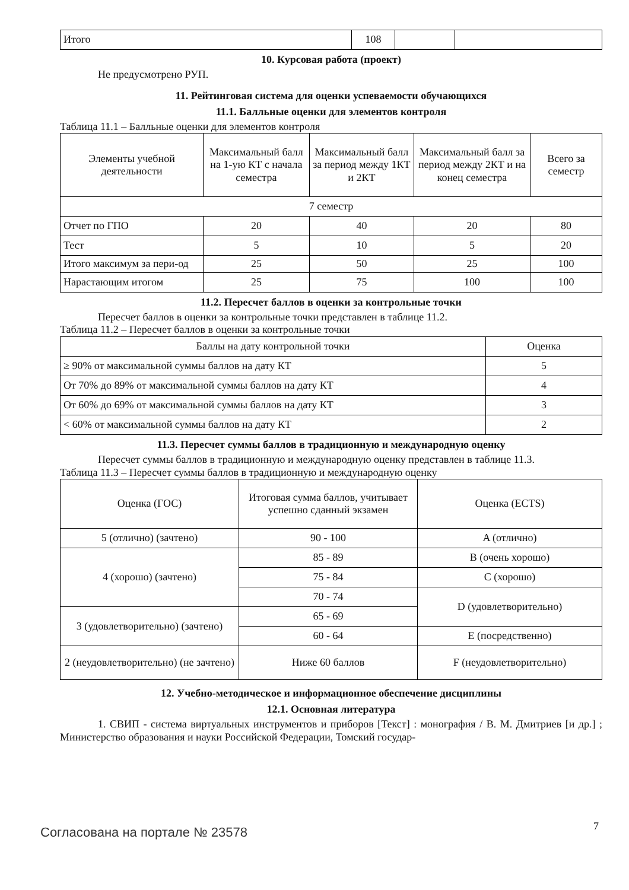| Итого | 108 | | |
10. Курсовая работа (проект)
Не предусмотрено РУП.
11. Рейтинговая система для оценки успеваемости обучающихся
11.1. Балльные оценки для элементов контроля
Таблица 11.1 – Балльные оценки для элементов контроля
| Элементы учебной деятельности | Максимальный балл на 1-ую КТ с начала семестра | Максимальный балл за период между 1КТ и 2КТ | Максимальный балл за период между 2КТ и на конец семестра | Всего за семестр |
| --- | --- | --- | --- | --- |
| 7 семестр | | | | |
| Отчет по ГПО | 20 | 40 | 20 | 80 |
| Тест | 5 | 10 | 5 | 20 |
| Итого максимум за пери-од | 25 | 50 | 25 | 100 |
| Нарастающим итогом | 25 | 75 | 100 | 100 |
11.2. Пересчет баллов в оценки за контрольные точки
Пересчет баллов в оценки за контрольные точки представлен в таблице 11.2.
Таблица 11.2 – Пересчет баллов в оценки за контрольные точки
| Баллы на дату контрольной точки | Оценка |
| --- | --- |
| ≥ 90% от максимальной суммы баллов на дату КТ | 5 |
| От 70% до 89% от максимальной суммы баллов на дату КТ | 4 |
| От 60% до 69% от максимальной суммы баллов на дату КТ | 3 |
| < 60% от максимальной суммы баллов на дату КТ | 2 |
11.3. Пересчет суммы баллов в традиционную и международную оценку
Пересчет суммы баллов в традиционную и международную оценку представлен в таблице 11.3.
Таблица 11.3 – Пересчет суммы баллов в традиционную и международную оценку
| Оценка (ГОС) | Итоговая сумма баллов, учитывает успешно сданный экзамен | Оценка (ECTS) |
| --- | --- | --- |
| 5 (отлично) (зачтено) | 90 - 100 | A (отлично) |
| 4 (хорошо) (зачтено) | 85 - 89 | B (очень хорошо) |
| | 75 - 84 | C (хорошо) |
| | 70 - 74 | D (удовлетворительно) |
| 3 (удовлетворительно) (зачтено) | 65 - 69 | |
| | 60 - 64 | E (посредственно) |
| 2 (неудовлетворительно) (не зачтено) | Ниже 60 баллов | F (неудовлетворительно) |
12. Учебно-методическое и информационное обеспечение дисциплины
12.1. Основная литература
1. СВИП - система виртуальных инструментов и приборов [Текст] : монография / В. М. Дмитриев [и др.] ; Министерство образования и науки Российской Федерации, Томский государ-
Согласована на портале № 23578 7